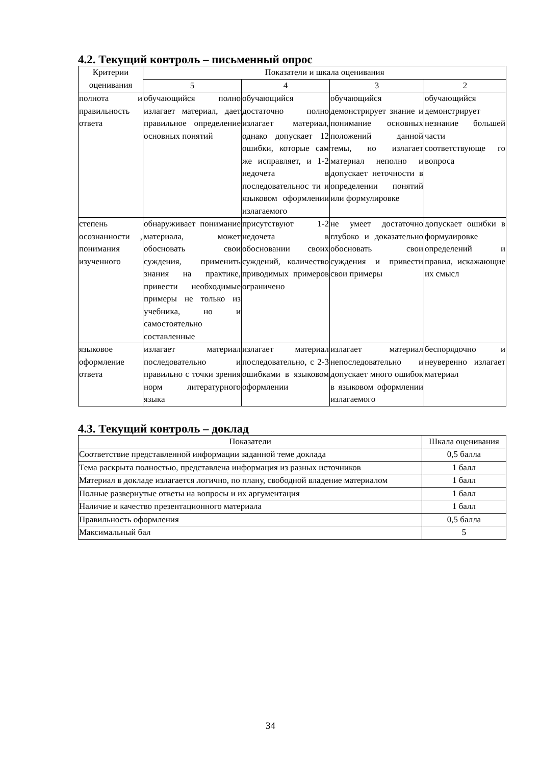4.2. Текущий контроль – письменный опрос
| Критерии оценивания | Показатели и шкала оценивания | | | |
| --- | --- | --- | --- | --- |
| | 5 | 4 | 3 | 2 |
| полнота и правильность ответа | обучающийся полно излагает материал, дает правильное определение основных понятий | обучающийся достаточно полно излагает материал, однако допускает 12 ошибки, которые сам же исправляет, и 1-2 недочета в последовательнос ти и языковом оформлении излагаемого | обучающийся демонстрирует знание и понимание основных положений данной темы, но излагает материал неполно и допускает неточности в определении понятий или формулировке | обучающийся демонстрирует незнание большей части соответствующе го вопроса |
| степень осознанности , понимания изученного | обнаруживает понимание материала, может обосновать свои суждения, применить знания на практике, привести необходимые примеры не только из учебника, но и самостоятельно составленные | присутствуют 1-2 недочета в обосновании своих суждений, количество приводимых примеров ограничено | не умеет достаточно глубоко и доказательно обосновать свои суждения и привести свои примеры | допускает ошибки в формулировке определений и правил, искажающие их смысл |
| языковое оформление ответа | излагает материал последовательно и правильно с точки зрения норм литературного языка | излагает материал последовательно, с 2-3 ошибками в языковом оформлении | излагает материал непоследовательно и допускает много ошибок в языковом оформлении излагаемого | беспорядочно и неуверенно излагает материал |
4.3. Текущий контроль – доклад
| Показатели | Шкала оценивания |
| Соответствие представленной информации заданной теме доклада | 0,5 балла |
| Тема раскрыта полностью, представлена информация из разных источников | 1 балл |
| Материал в докладе излагается логично, по плану, свободной владение материалом | 1 балл |
| Полные развернутые ответы на вопросы и их аргументация | 1 балл |
| Наличие и качество презентационного материала | 1 балл |
| Правильность оформления | 0,5 балла |
| Максимальный бал | 5 |
34